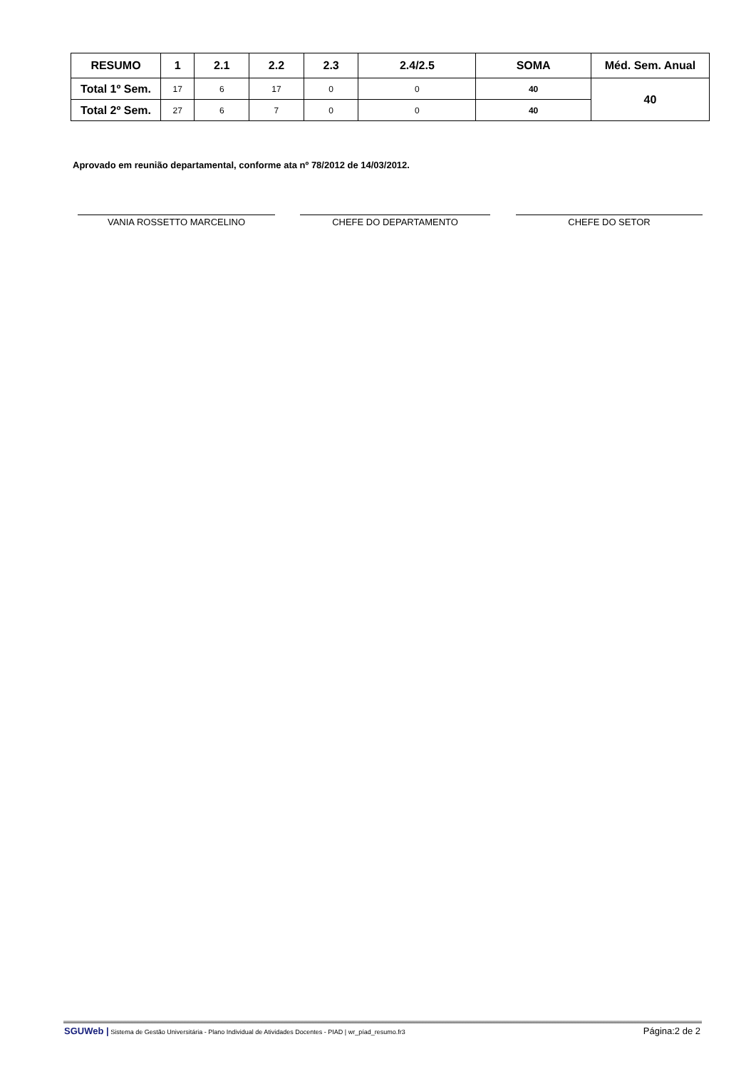| RESUMO | 1 | 2.1 | 2.2 | 2.3 | 2.4/2.5 | SOMA | Méd. Sem. Anual |
| --- | --- | --- | --- | --- | --- | --- | --- |
| Total 1º Sem. | 17 | 6 | 17 | 0 | 0 | 40 | 40 |
| Total 2º Sem. | 27 | 6 | 7 | 0 | 0 | 40 | |
Aprovado em reunião departamental, conforme ata nº 78/2012 de 14/03/2012.
VANIA ROSSETTO MARCELINO CHEFE DO DEPARTAMENTO CHEFE DO SETOR
SGUWeb | Sistema de Gestão Universitária - Plano Individual de Atividades Docentes - PIAD | wr_píad_resumo.fr3 Página:2 de 2